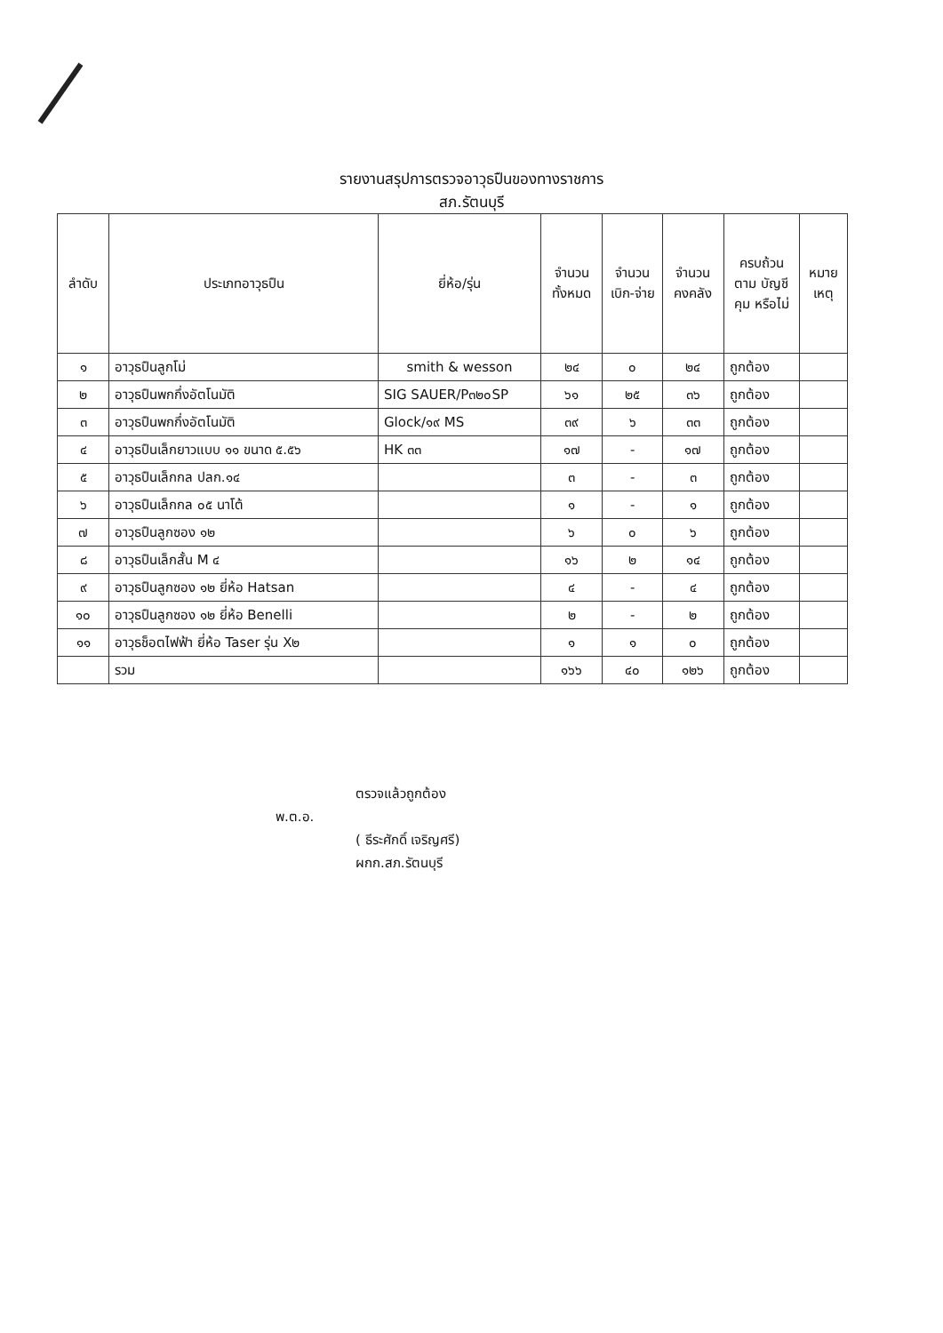รายงานสรุปการตรวจอาวุธปืนของทางราชการ
สภ.รัตนบุรี
| ลำดับ | ประเภทอาวุธปืน | ยี่ห้อ/รุ่น | จำนวน ทั้งหมด | จำนวน เบิก-จ่าย | จำนวน คงคลัง | ครบถ้วน ตาม บัญชีคุม หรือไม่ | หมาย เหตุ |
| --- | --- | --- | --- | --- | --- | --- | --- |
| ๑ | อาวุธปืนลูกโม่ | smith & wesson | ๒๔ | ๐ | ๒๔ | ถูกต้อง | |
| ๒ | อาวุธปืนพกกึ่งอัตโนมัติ | SIG SAUER/P๓๒๐SP | ๖๑ | ๒๕ | ๓๖ | ถูกต้อง | |
| ๓ | อาวุธปืนพกกึ่งอัตโนมัติ | Glock/๑๙ MS | ๓๙ | ๖ | ๓๓ | ถูกต้อง | |
| ๔ | อาวุธปืนเล็กยาวแบบ ๑๑ ขนาด ๕.๕๖ | HK ๓๓ | ๑๗ | - | ๑๗ | ถูกต้อง | |
| ๕ | อาวุธปืนเล็กกล ปลก.๑๔ | | ๓ | - | ๓ | ถูกต้อง | |
| ๖ | อาวุธปืนเล็กกล ๐๕ นาโต้ | | ๑ | - | ๑ | ถูกต้อง | |
| ๗ | อาวุธปืนลูกซอง ๑๒ | | ๖ | ๐ | ๖ | ถูกต้อง | |
| ๘ | อาวุธปืนเล็กสั้น M ๔ | | ๑๖ | ๒ | ๑๔ | ถูกต้อง | |
| ๙ | อาวุธปืนลูกซอง ๑๒ ยี่ห้อ Hatsan | | ๔ | - | ๔ | ถูกต้อง | |
| ๑๐ | อาวุธปืนลูกซอง ๑๒ ยี่ห้อ Benelli | | ๒ | - | ๒ | ถูกต้อง | |
| ๑๑ | อาวุธช็อตไฟฟ้า ยี่ห้อ Taser รุ่น X๒ | | ๑ | ๑ | ๐ | ถูกต้อง | |
| | รวม | | ๑๖๖ | ๔๐ | ๑๒๖ | ถูกต้อง | |
ตรวจแล้วถูกต้อง
พ.ต.อ.
( ธีระศักดิ์ เจริญศรี)
ผกก.สภ.รัตนบุรี